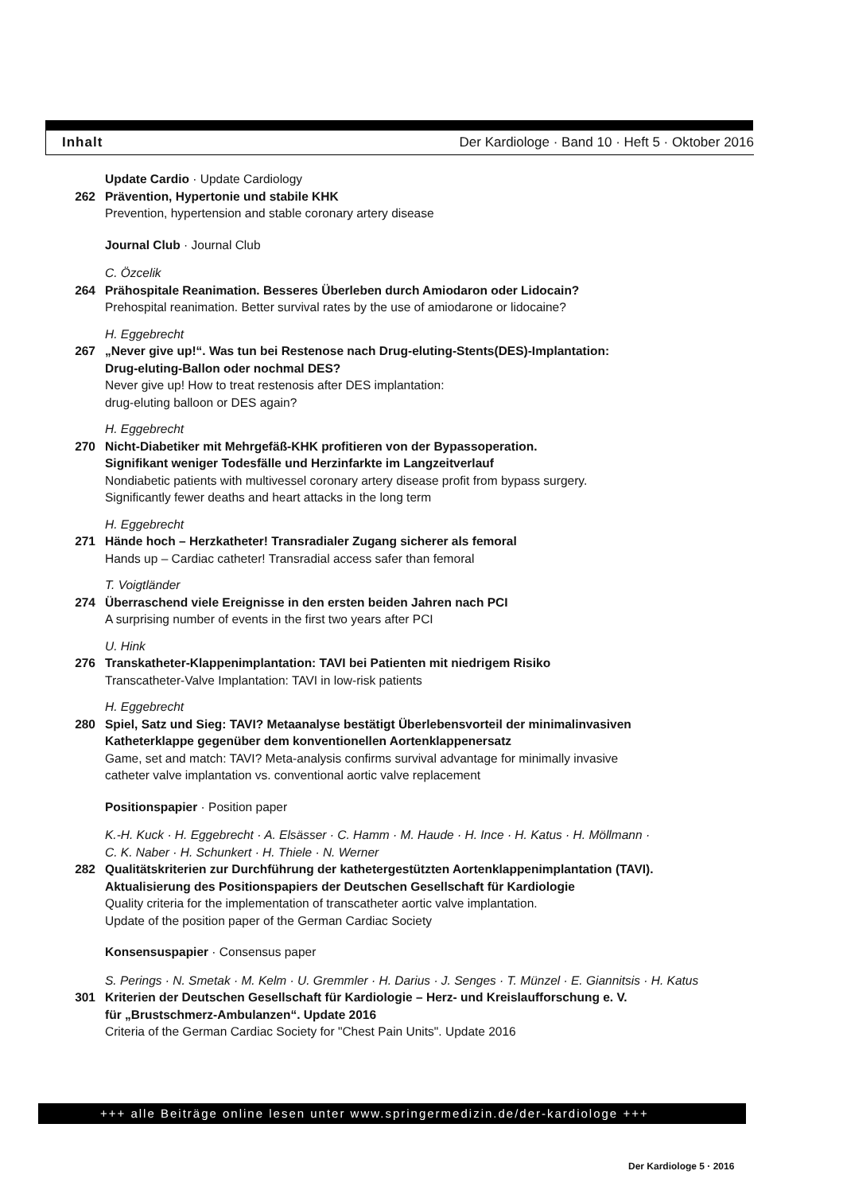Inhalt Der Kardiologe · Band 10 · Heft 5 · Oktober 2016
Update Cardio · Update Cardiology
262 Prävention, Hypertonie und stabile KHK
Prevention, hypertension and stable coronary artery disease
Journal Club · Journal Club
C. Özcelik
264 Prähospitale Reanimation. Besseres Überleben durch Amiodaron oder Lidocain?
Prehospital reanimation. Better survival rates by the use of amiodarone or lidocaine?
H. Eggebrecht
267 „Never give up!“. Was tun bei Restenose nach Drug-eluting-Stents(DES)-Implantation:
Drug-eluting-Ballon oder nochmal DES?
Never give up! How to treat restenosis after DES implantation:
drug-eluting balloon or DES again?
H. Eggebrecht
270 Nicht-Diabetiker mit Mehrgefäß-KHK profitieren von der Bypassoperation.
Signifikant weniger Todesfälle und Herzinfarkte im Langzeitverlauf
Nondiabetic patients with multivessel coronary artery disease profit from bypass surgery.
Significantly fewer deaths and heart attacks in the long term
H. Eggebrecht
271 Hände hoch – Herzkatheter! Transradialer Zugang sicherer als femoral
Hands up – Cardiac catheter! Transradial access safer than femoral
T. Voigtländer
274 Überraschend viele Ereignisse in den ersten beiden Jahren nach PCI
A surprising number of events in the first two years after PCI
U. Hink
276 Transkatheter-Klappenimplantation: TAVI bei Patienten mit niedrigem Risiko
Transcatheter-Valve Implantation: TAVI in low-risk patients
H. Eggebrecht
280 Spiel, Satz und Sieg: TAVI? Metaanalyse bestätigt Überlebensvorteil der minimalinvasiven
Katheterklappe gegenüber dem konventionellen Aortenklappenersatz
Game, set and match: TAVI? Meta-analysis confirms survival advantage for minimally invasive
catheter valve implantation vs. conventional aortic valve replacement
Positionspapier · Position paper
K.-H. Kuck · H. Eggebrecht · A. Elsässer · C. Hamm · M. Haude · H. Ince · H. Katus · H. Möllmann ·
C. K. Naber · H. Schunkert · H. Thiele · N. Werner
282 Qualitätskriterien zur Durchführung der kathetergestützten Aortenklappenimplantation (TAVI).
Aktualisierung des Positionspapiers der Deutschen Gesellschaft für Kardiologie
Quality criteria for the implementation of transcatheter aortic valve implantation.
Update of the position paper of the German Cardiac Society
Konsensuspapier · Consensus paper
S. Perings · N. Smetak · M. Kelm · U. Gremmler · H. Darius · J. Senges · T. Münzel · E. Giannitsis · H. Katus
301 Kriterien der Deutschen Gesellschaft für Kardiologie – Herz- und Kreislaufforschung e. V.
für „Brustschmerz-Ambulanzen“. Update 2016
Criteria of the German Cardiac Society for "Chest Pain Units". Update 2016
+++ alle Beiträge online lesen unter www.springermedizin.de/der-kardiologe +++
Der Kardiologe 5 · 2016